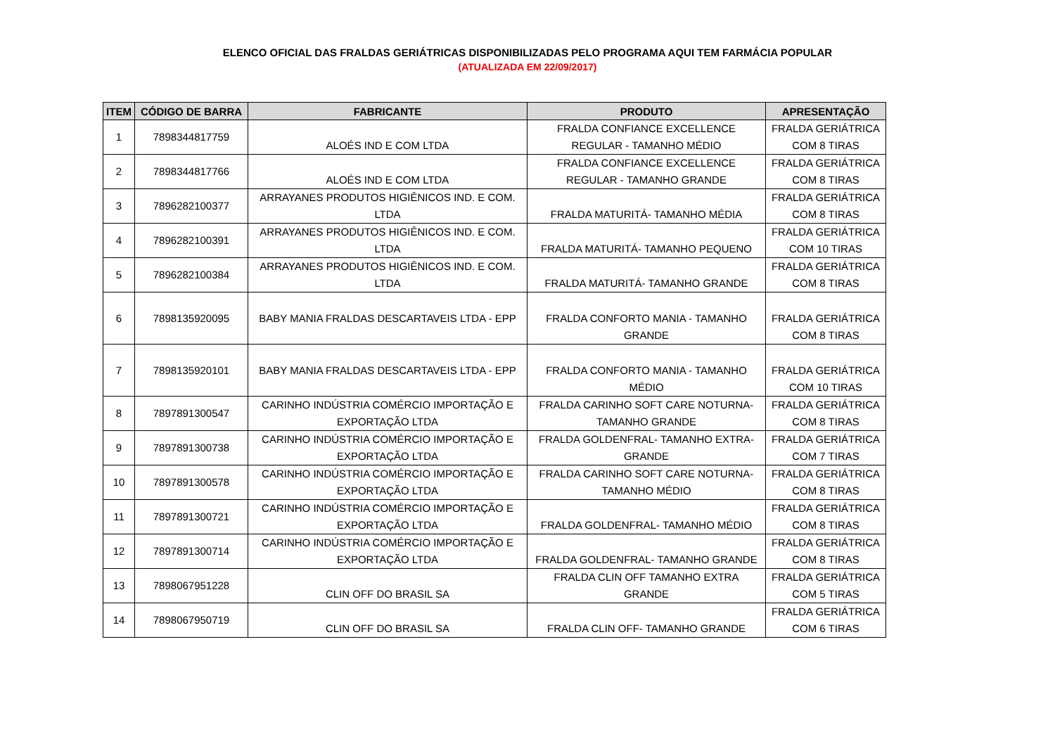ELENCO OFICIAL DAS FRALDAS GERIÁTRICAS DISPONIBILIZADAS PELO PROGRAMA AQUI TEM FARMÁCIA POPULAR
(ATUALIZADA EM 22/09/2017)
| ITEM | CÓDIGO DE BARRA | FABRICANTE | PRODUTO | APRESENTAÇÃO |
| --- | --- | --- | --- | --- |
| 1 | 7898344817759 | ALOÉS IND E COM LTDA | FRALDA CONFIANCE EXCELLENCE REGULAR - TAMANHO MÉDIO | FRALDA GERIÁTRICA COM 8 TIRAS |
| 2 | 7898344817766 | ALOÉS IND E COM LTDA | FRALDA CONFIANCE EXCELLENCE REGULAR - TAMANHO GRANDE | FRALDA GERIÁTRICA COM 8 TIRAS |
| 3 | 7896282100377 | ARRAYANES PRODUTOS HIGIÊNICOS IND. E COM. LTDA | FRALDA MATURITÁ- TAMANHO MÉDIA | FRALDA GERIÁTRICA COM 8 TIRAS |
| 4 | 7896282100391 | ARRAYANES PRODUTOS HIGIÊNICOS IND. E COM. LTDA | FRALDA MATURITÁ- TAMANHO PEQUENO | FRALDA GERIÁTRICA COM 10 TIRAS |
| 5 | 7896282100384 | ARRAYANES PRODUTOS HIGIÊNICOS IND. E COM. LTDA | FRALDA MATURITÁ- TAMANHO GRANDE | FRALDA GERIÁTRICA COM 8 TIRAS |
| 6 | 7898135920095 | BABY MANIA FRALDAS DESCARTAVEIS LTDA - EPP | FRALDA CONFORTO MANIA - TAMANHO GRANDE | FRALDA GERIÁTRICA COM 8 TIRAS |
| 7 | 7898135920101 | BABY MANIA FRALDAS DESCARTAVEIS LTDA - EPP | FRALDA CONFORTO MANIA - TAMANHO MÉDIO | FRALDA GERIÁTRICA COM 10 TIRAS |
| 8 | 7897891300547 | CARINHO INDÚSTRIA COMÉRCIO IMPORTAÇÃO E EXPORTAÇÃO LTDA | FRALDA CARINHO SOFT CARE NOTURNA- TAMANHO GRANDE | FRALDA GERIÁTRICA COM 8 TIRAS |
| 9 | 7897891300738 | CARINHO INDÚSTRIA COMÉRCIO IMPORTAÇÃO E EXPORTAÇÃO LTDA | FRALDA GOLDENFRAL- TAMANHO EXTRA- GRANDE | FRALDA GERIÁTRICA COM 7 TIRAS |
| 10 | 7897891300578 | CARINHO INDÚSTRIA COMÉRCIO IMPORTAÇÃO E EXPORTAÇÃO LTDA | FRALDA CARINHO SOFT CARE NOTURNA- TAMANHO MÉDIO | FRALDA GERIÁTRICA COM 8 TIRAS |
| 11 | 7897891300721 | CARINHO INDÚSTRIA COMÉRCIO IMPORTAÇÃO E EXPORTAÇÃO LTDA | FRALDA GOLDENFRAL- TAMANHO MÉDIO | FRALDA GERIÁTRICA COM 8 TIRAS |
| 12 | 7897891300714 | CARINHO INDÚSTRIA COMÉRCIO IMPORTAÇÃO E EXPORTAÇÃO LTDA | FRALDA GOLDENFRAL- TAMANHO GRANDE | FRALDA GERIÁTRICA COM 8 TIRAS |
| 13 | 7898067951228 | CLIN OFF DO BRASIL SA | FRALDA CLIN OFF TAMANHO EXTRA GRANDE | FRALDA GERIÁTRICA COM 5 TIRAS |
| 14 | 7898067950719 | CLIN OFF DO BRASIL SA | FRALDA CLIN OFF- TAMANHO GRANDE | FRALDA GERIÁTRICA COM 6 TIRAS |